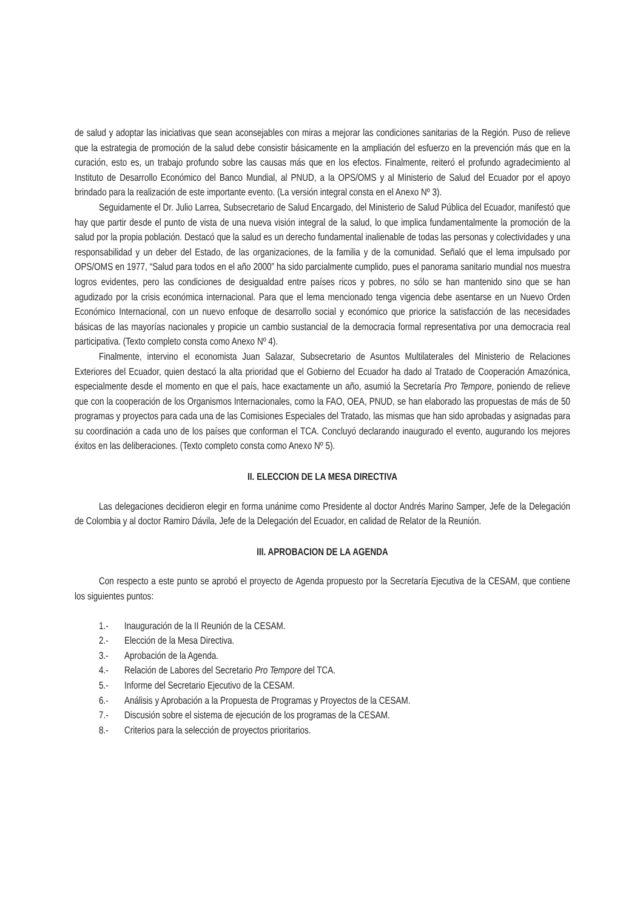de salud y adoptar las iniciativas que sean aconsejables con miras a mejorar las condiciones sanitarias de la Región. Puso de relieve que la estrategia de promoción de la salud debe consistir básicamente en la ampliación del esfuerzo en la prevención más que en la curación, esto es, un trabajo profundo sobre las causas más que en los efectos. Finalmente, reiteró el profundo agradecimiento al Instituto de Desarrollo Económico del Banco Mundial, al PNUD, a la OPS/OMS y al Ministerio de Salud del Ecuador por el apoyo brindado para la realización de este importante evento. (La versión integral consta en el Anexo Nº 3).
Seguidamente el Dr. Julio Larrea, Subsecretario de Salud Encargado, del Ministerio de Salud Pública del Ecuador, manifestó que hay que partir desde el punto de vista de una nueva visión integral de la salud, lo que implica fundamentalmente la promoción de la salud por la propia población. Destacó que la salud es un derecho fundamental inalienable de todas las personas y colectividades y una responsabilidad y un deber del Estado, de las organizaciones, de la familia y de la comunidad. Señaló que el lema impulsado por OPS/OMS en 1977, “Salud para todos en el año 2000” ha sido parcialmente cumplido, pues el panorama sanitario mundial nos muestra logros evidentes, pero las condiciones de desigualdad entre países ricos y pobres, no sólo se han mantenido sino que se han agudizado por la crisis económica internacional. Para que el lema mencionado tenga vigencia debe asentarse en un Nuevo Orden Económico Internacional, con un nuevo enfoque de desarrollo social y económico que priorice la satisfacción de las necesidades básicas de las mayorías nacionales y propicie un cambio sustancial de la democracia formal representativa por una democracia real participativa. (Texto completo consta como Anexo Nº 4).
Finalmente, intervino el economista Juan Salazar, Subsecretario de Asuntos Multilaterales del Ministerio de Relaciones Exteriores del Ecuador, quien destacó la alta prioridad que el Gobierno del Ecuador ha dado al Tratado de Cooperación Amazónica, especialmente desde el momento en que el país, hace exactamente un año, asumió la Secretaría Pro Tempore, poniendo de relieve que con la cooperación de los Organismos Internacionales, como la FAO, OEA, PNUD, se han elaborado las propuestas de más de 50 programas y proyectos para cada una de las Comisiones Especiales del Tratado, las mismas que han sido aprobadas y asignadas para su coordinación a cada uno de los países que conforman el TCA. Concluyó declarando inaugurado el evento, augurando los mejores éxitos en las deliberaciones. (Texto completo consta como Anexo Nº 5).
II. ELECCION DE LA MESA DIRECTIVA
Las delegaciones decidieron elegir en forma unánime como Presidente al doctor Andrés Marino Samper, Jefe de la Delegación de Colombia y al doctor Ramiro Dávila, Jefe de la Delegación del Ecuador, en calidad de Relator de la Reunión.
III. APROBACION DE LA AGENDA
Con respecto a este punto se aprobó el proyecto de Agenda propuesto por la Secretaría Ejecutiva de la CESAM, que contiene los siguientes puntos:
1.- Inauguración de la II Reunión de la CESAM.
2.- Elección de la Mesa Directiva.
3.- Aprobación de la Agenda.
4.- Relación de Labores del Secretario Pro Tempore del TCA.
5.- Informe del Secretario Ejecutivo de la CESAM.
6.- Análisis y Aprobación a la Propuesta de Programas y Proyectos de la CESAM.
7.- Discusión sobre el sistema de ejecución de los programas de la CESAM.
8.- Criterios para la selección de proyectos prioritarios.